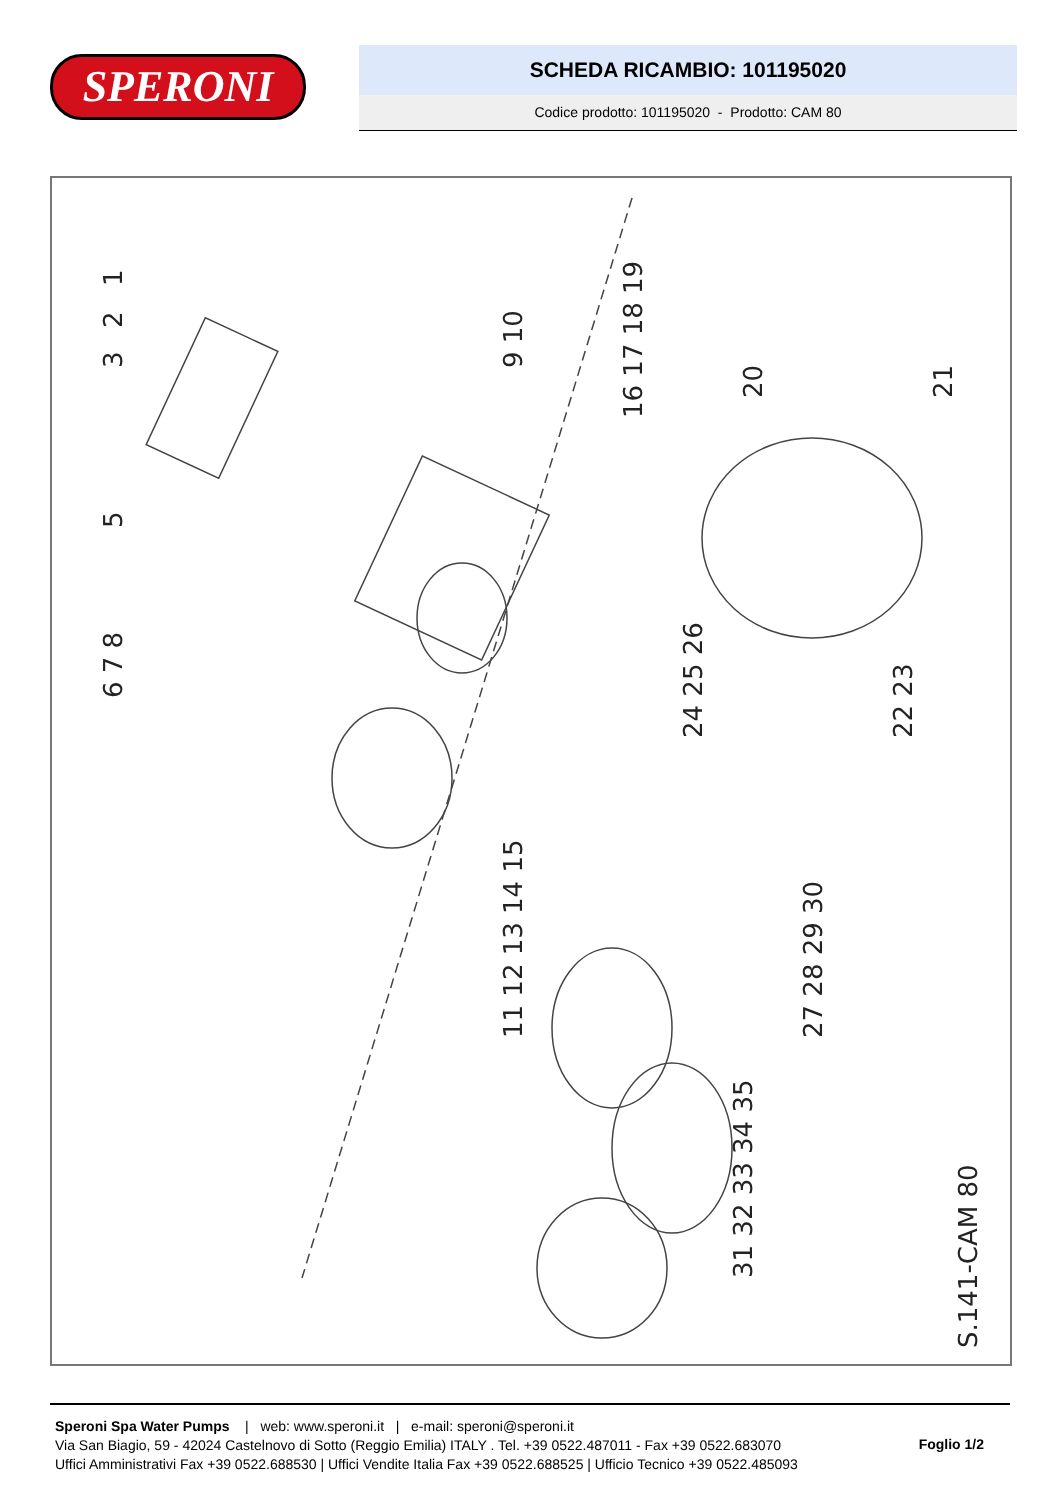SPERONI
SCHEDA RICAMBIO: 101195020
Codice prodotto: 101195020 - Prodotto: CAM 80
1
2
3
5
9 10
16 17 18 19
20
21
22 23
24 25 26
27 28 29 30
31 32 33 34 35
11 12 13 14 15
6 7 8
S.141-CAM 80
Speroni Spa Water Pumps | web: www.speroni.it | e-mail: speroni@speroni.it
Via San Biagio, 59 - 42024 Castelnovo di Sotto (Reggio Emilia) ITALY . Tel. +39 0522.487011 - Fax +39 0522.683070
Uffici Amministrativi Fax +39 0522.688530 | Uffici Vendite Italia Fax +39 0522.688525 | Ufficio Tecnico +39 0522.485093
Foglio 1/2